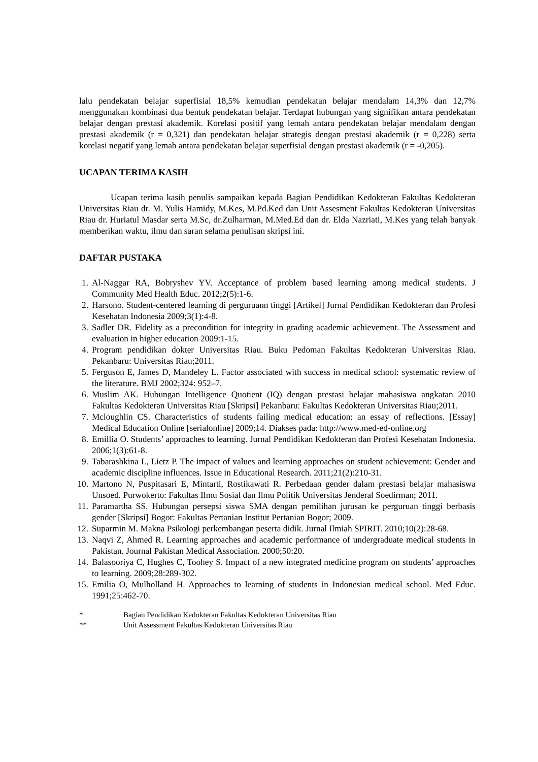lalu pendekatan belajar superfisial 18,5% kemudian pendekatan belajar mendalam 14,3% dan 12,7% menggunakan kombinasi dua bentuk pendekatan belajar. Terdapat hubungan yang signifikan antara pendekatan belajar dengan prestasi akademik. Korelasi positif yang lemah antara pendekatan belajar mendalam dengan prestasi akademik (r = 0,321) dan pendekatan belajar strategis dengan prestasi akademik (r = 0,228) serta korelasi negatif yang lemah antara pendekatan belajar superfisial dengan prestasi akademik (r = -0,205).
UCAPAN TERIMA KASIH
Ucapan terima kasih penulis sampaikan kepada Bagian Pendidikan Kedokteran Fakultas Kedokteran Universitas Riau dr. M. Yulis Hamidy, M.Kes, M.Pd.Ked dan Unit Assesment Fakultas Kedokteran Universitas Riau dr. Huriatul Masdar serta M.Sc, dr.Zulharman, M.Med.Ed dan dr. Elda Nazriati, M.Kes yang telah banyak memberikan waktu, ilmu dan saran selama penulisan skripsi ini.
DAFTAR PUSTAKA
1. Al-Naggar RA, Bobryshev YV. Acceptance of problem based learning among medical students. J Community Med Health Educ. 2012;2(5):1-6.
2. Harsono. Student-centered learning di perguruann tinggi [Artikel] Jurnal Pendidikan Kedokteran dan Profesi Kesehatan Indonesia 2009;3(1):4-8.
3. Sadler DR. Fidelity as a precondition for integrity in grading academic achievement. The Assessment and evaluation in higher education 2009:1-15.
4. Program pendidikan dokter Universitas Riau. Buku Pedoman Fakultas Kedokteran Universitas Riau. Pekanbaru: Universitas Riau;2011.
5. Ferguson E, James D, Mandeley L. Factor associated with success in medical school: systematic review of the literature. BMJ 2002;324: 952–7.
6. Muslim AK. Hubungan Intelligence Quotient (IQ) dengan prestasi belajar mahasiswa angkatan 2010 Fakultas Kedokteran Universitas Riau [Skripsi] Pekanbaru: Fakultas Kedokteran Universitas Riau;2011.
7. Mcloughlin CS. Characteristics of students failing medical education: an essay of reflections. [Essay] Medical Education Online [serialonline] 2009;14. Diakses pada: http://www.med-ed-online.org
8. Emillia O. Students’ approaches to learning. Jurnal Pendidikan Kedokteran dan Profesi Kesehatan Indonesia. 2006;1(3):61-8.
9. Tabarashkina L, Lietz P. The impact of values and learning approaches on student achievement: Gender and academic discipline influences. Issue in Educational Research. 2011;21(2):210-31.
10. Martono N, Puspitasari E, Mintarti, Rostikawati R. Perbedaan gender dalam prestasi belajar mahasiswa Unsoed. Purwokerto: Fakultas Ilmu Sosial dan Ilmu Politik Universitas Jenderal Soedirman; 2011.
11. Paramartha SS. Hubungan persepsi siswa SMA dengan pemilihan jurusan ke perguruan tinggi berbasis gender [Skripsi] Bogor: Fakultas Pertanian Institut Pertanian Bogor; 2009.
12. Suparmin M. Makna Psikologi perkembangan peserta didik. Jurnal Ilmiah SPIRIT. 2010;10(2):28-68.
13. Naqvi Z, Ahmed R. Learning approaches and academic performance of undergraduate medical students in Pakistan. Journal Pakistan Medical Association. 2000;50:20.
14. Balasooriya C, Hughes C, Toohey S. Impact of a new integrated medicine program on students’ approaches to learning. 2009;28:289-302.
15. Emilia O, Mulholland H. Approaches to learning of students in Indonesian medical school. Med Educ. 1991;25:462-70.
* Bagian Pendidikan Kedokteran Fakultas Kedokteran Universitas Riau
** Unit Assessment Fakultas Kedokteran Universitas Riau